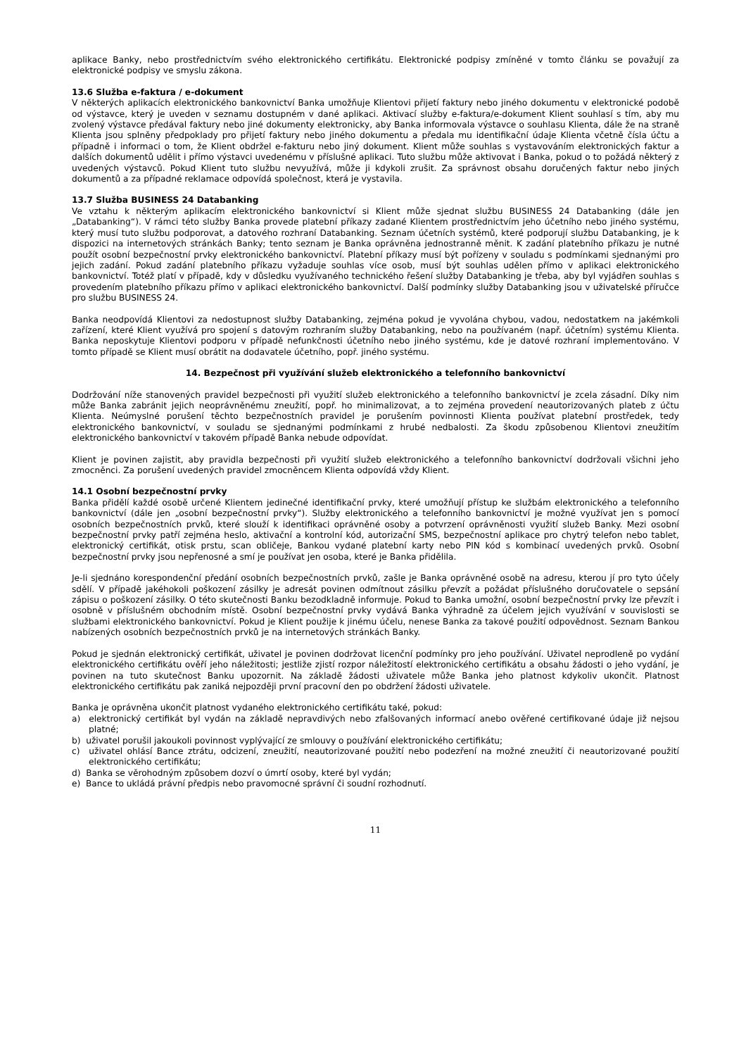aplikace Banky, nebo prostřednictvím svého elektronického certifikátu. Elektronické podpisy zmíněné v tomto článku se považují za elektronické podpisy ve smyslu zákona.
13.6 Služba e-faktura / e-dokument
V některých aplikacích elektronického bankovnictví Banka umožňuje Klientovi přijetí faktury nebo jiného dokumentu v elektronické podobě od výstavce, který je uveden v seznamu dostupném v dané aplikaci. Aktivací služby e-faktura/e-dokument Klient souhlasí s tím, aby mu zvolený výstavce předával faktury nebo jiné dokumenty elektronicky, aby Banka informovala výstavce o souhlasu Klienta, dále že na straně Klienta jsou splněny předpoklady pro přijetí faktury nebo jiného dokumentu a předala mu identifikační údaje Klienta včetně čísla účtu a případně i informaci o tom, že Klient obdržel e-fakturu nebo jiný dokument. Klient může souhlas s vystavováním elektronických faktur a dalších dokumentů udělit i přímo výstavci uvedenému v příslušné aplikaci. Tuto službu může aktivovat i Banka, pokud o to požádá některý z uvedených výstavců. Pokud Klient tuto službu nevyužívá, může ji kdykoli zrušit. Za správnost obsahu doručených faktur nebo jiných dokumentů a za případné reklamace odpovídá společnost, která je vystavila.
13.7 Služba BUSINESS 24 Databanking
Ve vztahu k některým aplikacím elektronického bankovnictví si Klient může sjednat službu BUSINESS 24 Databanking (dále jen „Databanking“). V rámci této služby Banka provede platební příkazy zadané Klientem prostřednictvím jeho účetního nebo jiného systému, který musí tuto službu podporovat, a datového rozhraní Databanking. Seznam účetních systémů, které podporují službu Databanking, je k dispozici na internetových stránkách Banky; tento seznam je Banka oprávněna jednostranně měnit. K zadání platebního příkazu je nutné použít osobní bezpečnostní prvky elektronického bankovnictví. Platební příkazy musí být pořízeny v souladu s podmínkami sjednanými pro jejich zadání. Pokud zadání platebního příkazu vyžaduje souhlas více osob, musí být souhlas udělen přímo v aplikaci elektronického bankovnictví. Totéž platí v případě, kdy v důsledku využívaného technického řešení služby Databanking je třeba, aby byl vyjádřen souhlas s provedením platebního příkazu přímo v aplikaci elektronického bankovnictví. Další podmínky služby Databanking jsou v uživatelské příručce pro službu BUSINESS 24.
Banka neodpovídá Klientovi za nedostupnost služby Databanking, zejména pokud je vyvolána chybou, vadou, nedostatkem na jakémkoli zařízení, které Klient využívá pro spojení s datovým rozhraním služby Databanking, nebo na používaném (např. účetním) systému Klienta. Banka neposkytuje Klientovi podporu v případě nefunkčnosti účetního nebo jiného systému, kde je datové rozhraní implementováno. V tomto případě se Klient musí obrátit na dodavatele účetního, popř. jiného systému.
14. Bezpečnost při využívání služeb elektronického a telefonního bankovnictví
Dodržování níže stanovených pravidel bezpečnosti při využití služeb elektronického a telefonního bankovnictví je zcela zásadní. Díky nim může Banka zabránit jejich neoprávněnému zneužití, popř. ho minimalizovat, a to zejména provedení neautorizovaných plateb z účtu Klienta. Neúmyslné porušení těchto bezpečnostních pravidel je porušením povinnosti Klienta používat platební prostředek, tedy elektronického bankovnictví, v souladu se sjednanými podmínkami z hrubé nedbalosti. Za škodu způsobenou Klientovi zneužitím elektronického bankovnictví v takovém případě Banka nebude odpovídat.
Klient je povinen zajistit, aby pravidla bezpečnosti při využití služeb elektronického a telefonního bankovnictví dodržovali všichni jeho zmocněnci. Za porušení uvedených pravidel zmocněncem Klienta odpovídá vždy Klient.
14.1 Osobní bezpečnostní prvky
Banka přidělí každé osobě určené Klientem jedinečné identifikační prvky, které umožňují přístup ke službám elektronického a telefonního bankovnictví (dále jen „osobní bezpečnostní prvky“). Služby elektronického a telefonního bankovnictví je možné využívat jen s pomocí osobních bezpečnostních prvků, které slouží k identifikaci oprávněné osoby a potvrzení oprávněnosti využití služeb Banky. Mezi osobní bezpečnostní prvky patří zejména heslo, aktivační a kontrolní kód, autorizační SMS, bezpečnostní aplikace pro chytrý telefon nebo tablet, elektronický certifikát, otisk prstu, scan obličeje, Bankou vydané platební karty nebo PIN kód s kombinací uvedených prvků. Osobní bezpečnostní prvky jsou nepřenosné a smí je používat jen osoba, které je Banka přidělila.
Je-li sjednáno korespondenční předání osobních bezpečnostních prvků, zašle je Banka oprávněné osobě na adresu, kterou jí pro tyto účely sdělí. V případě jakéhokoli poškození zásilky je adresát povinen odmítnout zásilku převzít a požádat příslušného doručovatele o sepsání zápisu o poškození zásilky. O této skutečnosti Banku bezodkladně informuje. Pokud to Banka umožní, osobní bezpečnostní prvky lze převzít i osobně v příslušném obchodním místě. Osobní bezpečnostní prvky vydává Banka výhradně za účelem jejich využívání v souvislosti se službami elektronického bankovnictví. Pokud je Klient použije k jinému účelu, nenese Banka za takové použití odpovědnost. Seznam Bankou nabízených osobních bezpečnostních prvků je na internetových stránkách Banky.
Pokud je sjednán elektronický certifikát, uživatel je povinen dodržovat licenční podmínky pro jeho používání. Uživatel neprodleně po vydání elektronického certifikátu ověří jeho náležitosti; jestliže zjistí rozpor náležitostí elektronického certifikátu a obsahu žádosti o jeho vydání, je povinen na tuto skutečnost Banku upozornit. Na základě žádosti uživatele může Banka jeho platnost kdykoliv ukončit. Platnost elektronického certifikátu pak zaniká nejpozději první pracovní den po obdržení žádosti uživatele.
Banka je oprávněna ukončit platnost vydaného elektronického certifikátu také, pokud:
a) elektronický certifikát byl vydán na základě nepravdivých nebo zfalšovaných informací anebo ověřené certifikované údaje již nejsou platné;
b) uživatel porušil jakoukoli povinnost vyplývající ze smlouvy o používání elektronického certifikátu;
c) uživatel ohlásí Bance ztrátu, odcizení, zneužití, neautorizované použití nebo podezření na možné zneužití či neautorizované použití elektronického certifikátu;
d) Banka se věrohodným způsobem dozví o úmrtí osoby, které byl vydán;
e) Bance to ukládá právní předpis nebo pravomocné správní či soudní rozhodnutí.
11